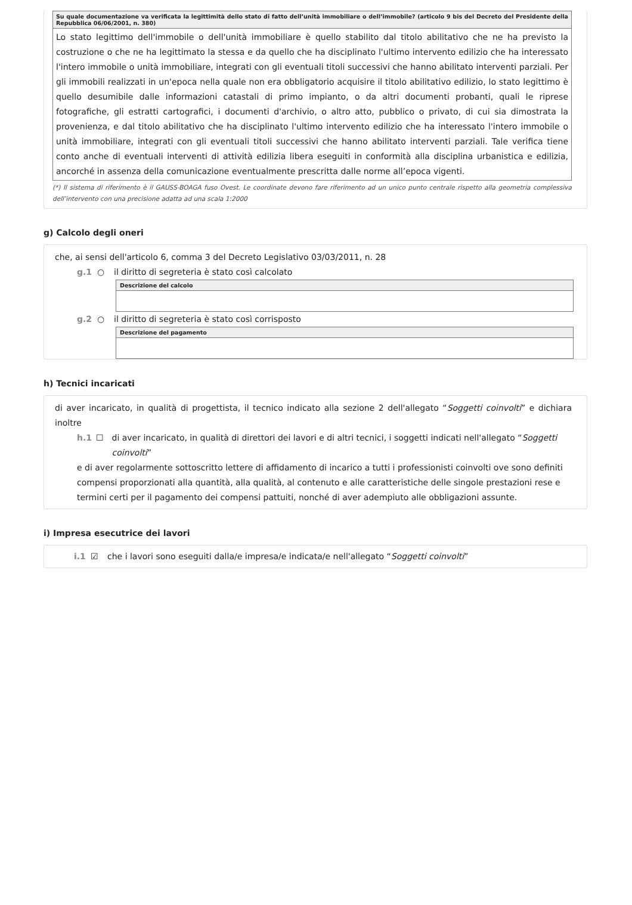| Su quale documentazione va verificata la legittimità dello stato di fatto dell’unità immobiliare o dell’immobile? (articolo 9 bis del Decreto del Presidente della Repubblica 06/06/2001, n. 380) |
| --- |
| Lo stato legittimo dell'immobile o dell'unità immobiliare è quello stabilito dal titolo abilitativo che ne ha previsto la costruzione o che ne ha legittimato la stessa e da quello che ha disciplinato l'ultimo intervento edilizio che ha interessato l'intero immobile o unità immobiliare, integrati con gli eventuali titoli successivi che hanno abilitato interventi parziali. Per gli immobili realizzati in un'epoca nella quale non era obbligatorio acquisire il titolo abilitativo edilizio, lo stato legittimo è quello desumibile dalle informazioni catastali di primo impianto, o da altri documenti probanti, quali le riprese fotografiche, gli estratti cartografici, i documenti d'archivio, o altro atto, pubblico o privato, di cui sia dimostrata la provenienza, e dal titolo abilitativo che ha disciplinato l'ultimo intervento edilizio che ha interessato l'intero immobile o unità immobiliare, integrati con gli eventuali titoli successivi che hanno abilitato interventi parziali. Tale verifica tiene conto anche di eventuali interventi di attività edilizia libera eseguiti in conformità alla disciplina urbanistica e edilizia, ancorché in assenza della comunicazione eventualmente prescritta dalle norme all’epoca vigenti. |
(*) Il sistema di riferimento è il GAUSS-BOAGA fuso Ovest. Le coordinate devono fare riferimento ad un unico punto centrale rispetto alla geometria complessiva dell’intervento con una precisione adatta ad una scala 1:2000
g) Calcolo degli oneri
che, ai sensi dell'articolo 6, comma 3 del Decreto Legislativo 03/03/2011, n. 28
g.1 ○ il diritto di segreteria è stato così calcolato
| Descrizione del calcolo |
| --- |
g.2 ○ il diritto di segreteria è stato così corrisposto
| Descrizione del pagamento |
| --- |
h) Tecnici incaricati
di aver incaricato, in qualità di progettista, il tecnico indicato alla sezione 2 dell'allegato “Soggetti coinvolti” e dichiara inoltre
h.1 ☐ di aver incaricato, in qualità di direttori dei lavori e di altri tecnici, i soggetti indicati nell'allegato “Soggetti coinvolti”
e di aver regolarmente sottoscritto lettere di affidamento di incarico a tutti i professionisti coinvolti ove sono definiti compensi proporzionati alla quantità, alla qualità, al contenuto e alle caratteristiche delle singole prestazioni rese e termini certi per il pagamento dei compensi pattuiti, nonché di aver adempiuto alle obbligazioni assunte.
i) Impresa esecutrice dei lavori
i.1 ☑ che i lavori sono eseguiti dalla/e impresa/e indicata/e nell'allegato “Soggetti coinvolti”